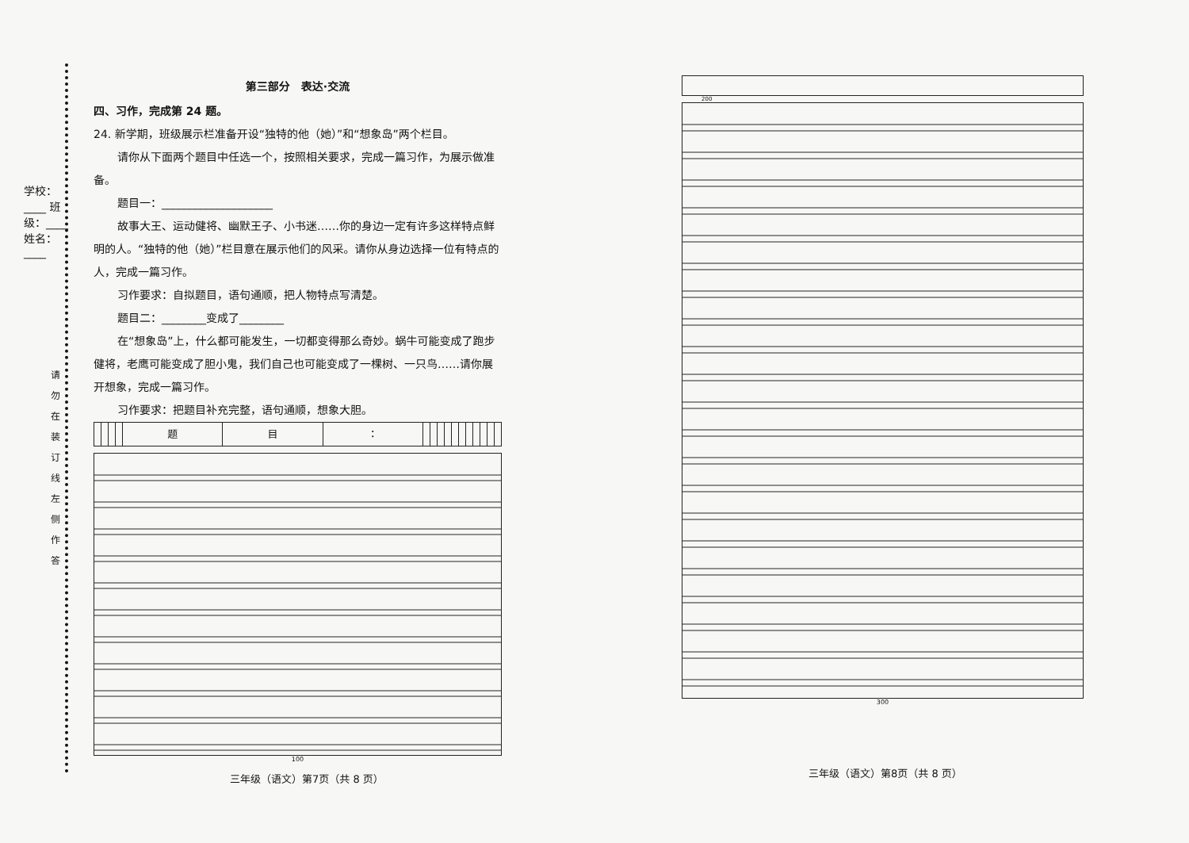学校：____ 班级：____ 姓名：____
请 勿 在 装 订 线 左 侧 作 答
第三部分　表达·交流
四、习作，完成第 24 题。
24. 新学期，班级展示栏准备开设“独特的他（她）”和“想象岛”两个栏目。
请你从下面两个题目中任选一个，按照相关要求，完成一篇习作，为展示做准备。
题目一：____________________
故事大王、运动健将、幽默王子、小书迷……你的身边一定有许多这样特点鲜明的人。“独特的他（她）”栏目意在展示他们的风采。请你从身边选择一位有特点的人，完成一篇习作。
习作要求：自拟题目，语句通顺，把人物特点写清楚。
题目二：________变成了________
在“想象岛”上，什么都可能发生，一切都变得那么奇妙。蜗牛可能变成了跑步健将，老鹰可能变成了胆小鬼，我们自己也可能变成了一棵树、一只鸟……请你展开想象，完成一篇习作。
习作要求：把题目补充完整，语句通顺，想象大胆。
| | | | | 题 | 目 | ： | | | | | | | | | | | |
100
| 200 |
300
三年级（语文）第7页（共 8 页） 三年级（语文）第8页（共 8 页）